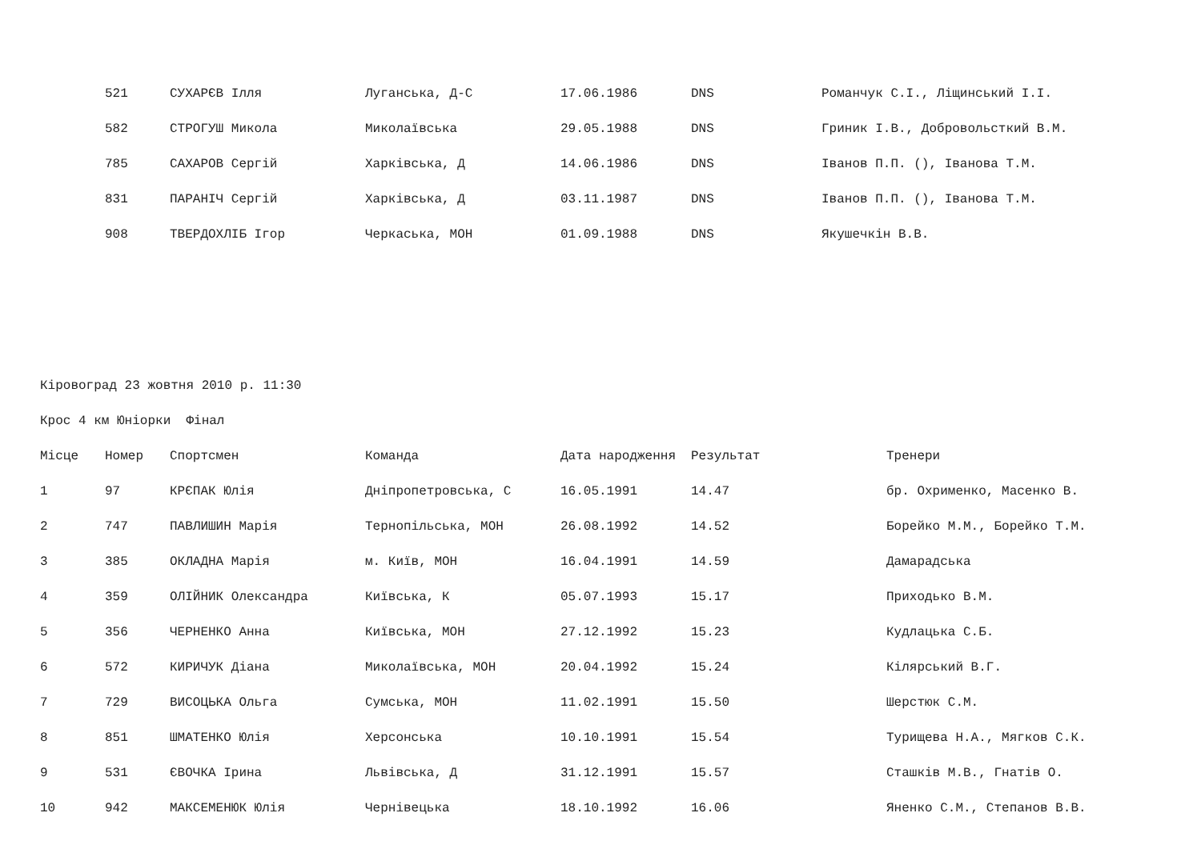| | 521 | СУХАРЄВ Ілля | Луганська, Д-С | 17.06.1986 | DNS | Романчук С.І., Ліщинський І.І. |
| | 582 | СТРОГУШ Микола | Миколаївська | 29.05.1988 | DNS | Гриник І.В., Добровольсткий В.М. |
| | 785 | САХАРОВ Сергій | Харківська, Д | 14.06.1986 | DNS | Іванов П.П. (), Іванова Т.М. |
| | 831 | ПАРАНІЧ Сергій | Харківська, Д | 03.11.1987 | DNS | Іванов П.П. (), Іванова Т.М. |
| | 908 | ТВЕРДОХЛІБ Ігор | Черкаська, МОН | 01.09.1988 | DNS | Якушечкін В.В. |
Кіровоград 23 жовтня 2010 р. 11:30
Крос 4 км Юніорки Фінал
| Місце | Номер | Спортсмен | Команда | Дата народження | Результат | Тренери |
| --- | --- | --- | --- | --- | --- | --- |
| 1 | 97 | КРЄПАК Юлія | Дніпропетровська, С | 16.05.1991 | 14.47 | бр. Охрименко, Масенко В. |
| 2 | 747 | ПАВЛИШИН Марія | Тернопільська, МОН | 26.08.1992 | 14.52 | Борейко М.М., Борейко Т.М. |
| 3 | 385 | ОКЛАДНА Марія | м. Київ, МОН | 16.04.1991 | 14.59 | Дамарадська |
| 4 | 359 | ОЛІЙНИК Олександра | Київська, К | 05.07.1993 | 15.17 | Приходько В.М. |
| 5 | 356 | ЧЕРНЕНКО Анна | Київська, МОН | 27.12.1992 | 15.23 | Кудлацька С.Б. |
| 6 | 572 | КИРИЧУК Діана | Миколаївська, МОН | 20.04.1992 | 15.24 | Кілярський В.Г. |
| 7 | 729 | ВИСОЦЬКА Ольга | Сумська, МОН | 11.02.1991 | 15.50 | Шерстюк С.М. |
| 8 | 851 | ШМАТЕНКО Юлія | Херсонська | 10.10.1991 | 15.54 | Турищева Н.А., Мягков С.К. |
| 9 | 531 | ЄВОЧКА Ірина | Львівська, Д | 31.12.1991 | 15.57 | Сташків М.В., Гнатів О. |
| 10 | 942 | МАКСЕМЕНЮК Юлія | Чернівецька | 18.10.1992 | 16.06 | Яненко С.М., Степанов В.В. |